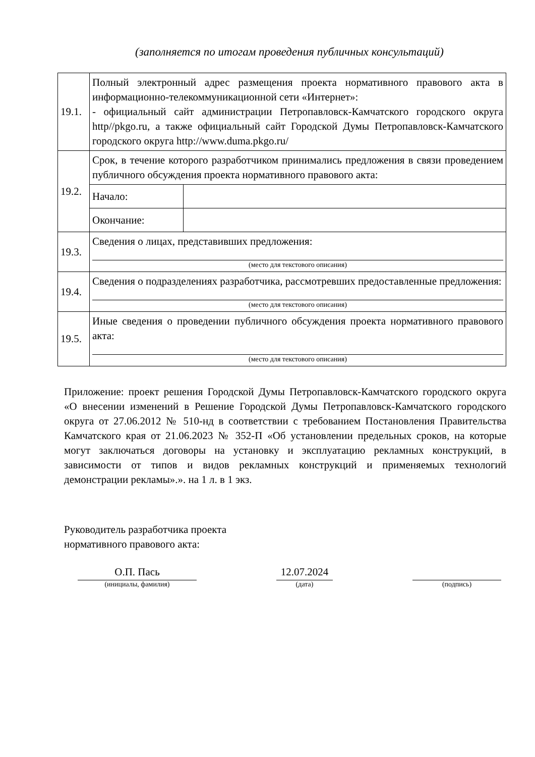(заполняется по итогам проведения публичных консультаций)
| 19.1. | Полный электронный адрес размещения проекта нормативного правового акта в информационно-телекоммуникационной сети «Интернет»: - официальный сайт администрации Петропавловск-Камчатского городского округа http//pkgo.ru, а также официальный сайт Городской Думы Петропавловск-Камчатского городского округа http://www.duma.pkgo.ru/ | |
| 19.2. | Срок, в течение которого разработчиком принимались предложения в связи проведением публичного обсуждения проекта нормативного правового акта: | |
| | Начало: | |
| | Окончание: | |
| 19.3. | Сведения о лицах, представивших предложения: (место для текстового описания) | |
| 19.4. | Сведения о подразделениях разработчика, рассмотревших предоставленные предложения: (место для текстового описания) | |
| 19.5. | Иные сведения о проведении публичного обсуждения проекта нормативного правового акта: (место для текстового описания) | |
Приложение: проект решения Городской Думы Петропавловск-Камчатского городского округа «О внесении изменений в Решение Городской Думы Петропавловск-Камчатского городского округа от 27.06.2012 № 510-нд в соответствии с требованием Постановления Правительства Камчатского края от 21.06.2023 № 352-П «Об установлении предельных сроков, на которые могут заключаться договоры на установку и эксплуатацию рекламных конструкций, в зависимости от типов и видов рекламных конструкций и применяемых технологий демонстрации рекламы».». на 1 л. в 1 экз.
Руководитель разработчика проекта
нормативного правового акта:
О.П. Пась
(инициалы, фамилия)
12.07.2024
(дата)
(подпись)